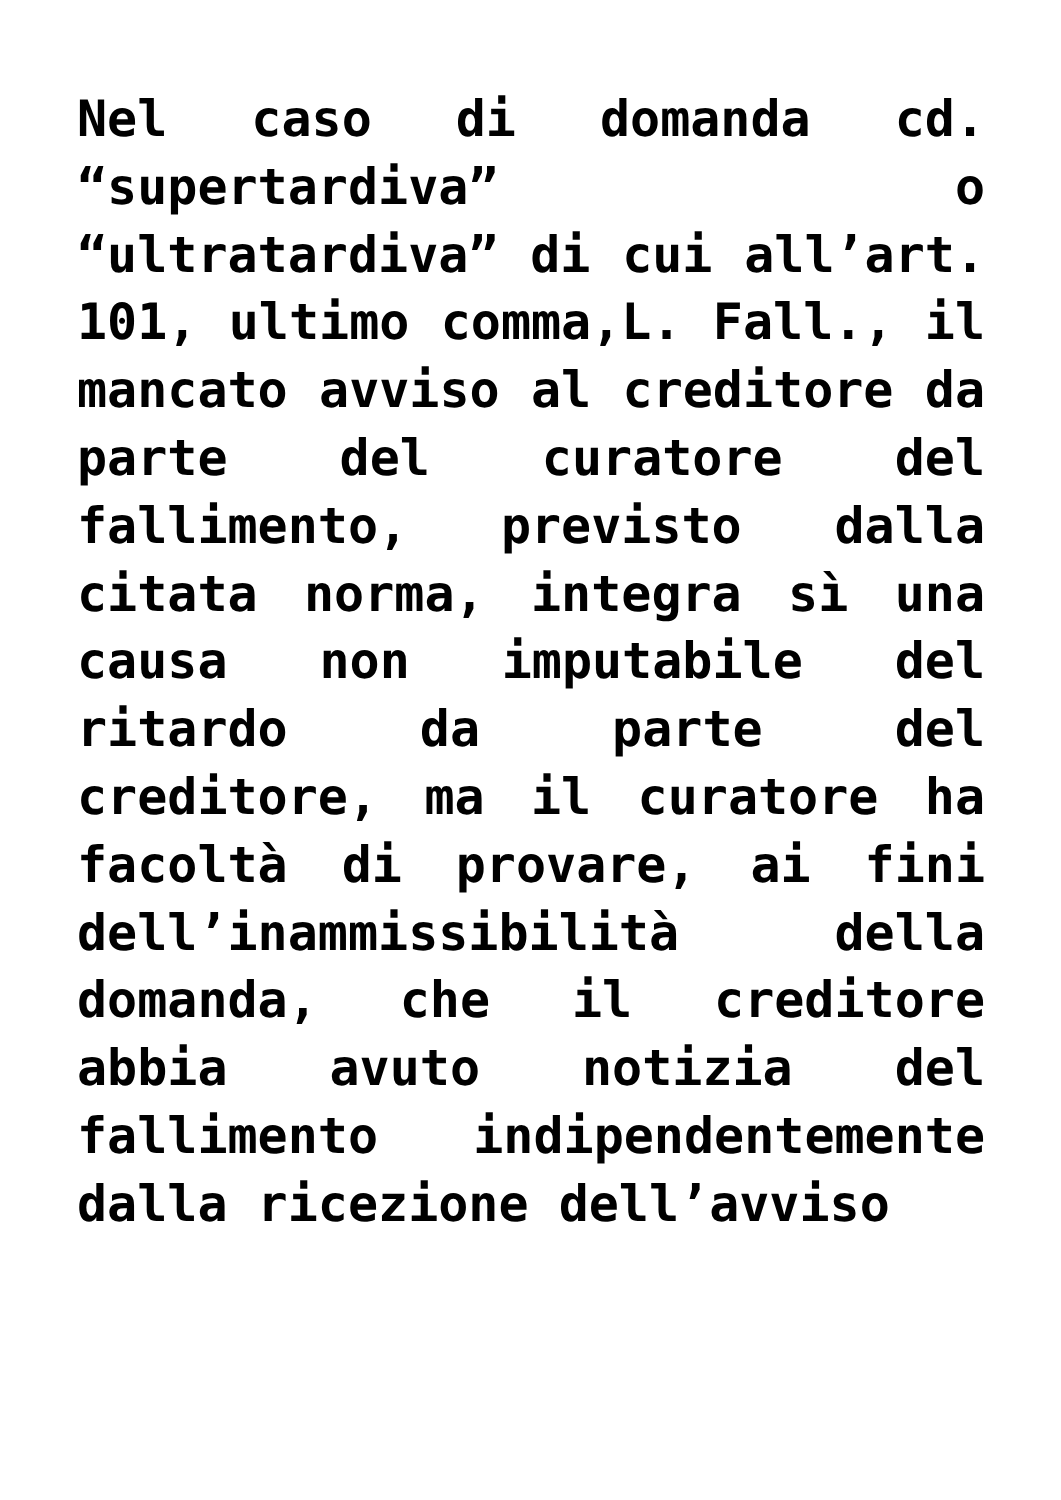Nel caso di domanda cd. “supertardiva” o “ultratardiva” di cui all’art. 101, ultimo comma,L. Fall., il mancato avviso al creditore da parte del curatore del fallimento, previsto dalla citata norma, integra sì una causa non imputabile del ritardo da parte del creditore, ma il curatore ha facoltà di provare, ai fini dell’inammissibilità della domanda, che il creditore abbia avuto notizia del fallimento indipendentemente dalla ricezione dell’avviso